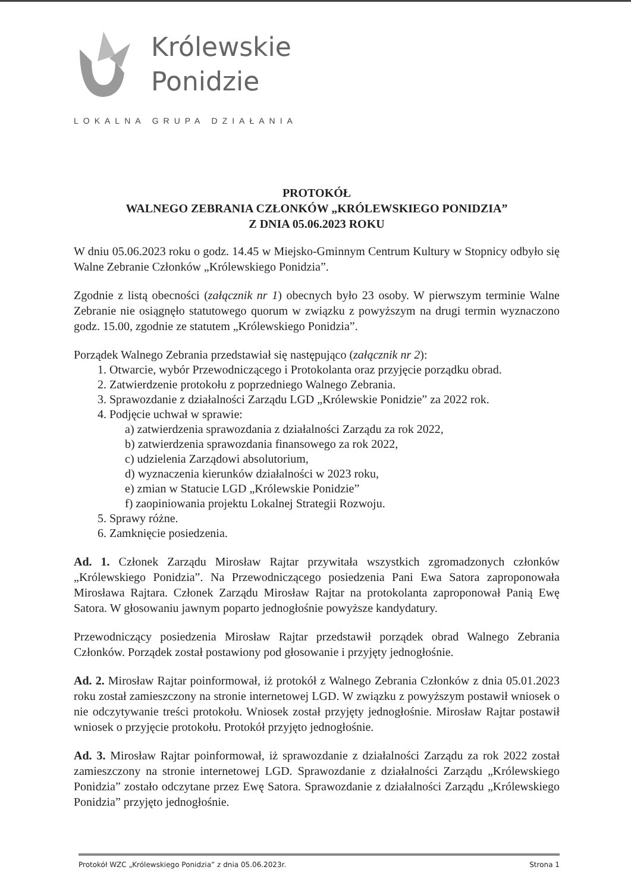Królewskie
Ponidzie
LOKALNA GRUPA DZIAŁANIA
PROTOKÓŁ
WALNEGO ZEBRANIA CZŁONKÓW „KRÓLEWSKIEGO PONIDZIA”
Z DNIA 05.06.2023 ROKU
W dniu 05.06.2023 roku o godz. 14.45 w Miejsko-Gminnym Centrum Kultury w Stopnicy odbyło się Walne Zebranie Członków „Królewskiego Ponidzia”.
Zgodnie z listą obecności (załącznik nr 1) obecnych było 23 osoby. W pierwszym terminie Walne Zebranie nie osiągnęło statutowego quorum w związku z powyższym na drugi termin wyznaczono godz. 15.00, zgodnie ze statutem „Królewskiego Ponidzia”.
Porządek Walnego Zebrania przedstawiał się następująco (załącznik nr 2):
1. Otwarcie, wybór Przewodniczącego i Protokolanta oraz przyjęcie porządku obrad.
2. Zatwierdzenie protokołu z poprzedniego Walnego Zebrania.
3. Sprawozdanie z działalności Zarządu LGD „Królewskie Ponidzie” za 2022 rok.
4. Podjęcie uchwał w sprawie:
a) zatwierdzenia sprawozdania z działalności Zarządu za rok 2022,
b) zatwierdzenia sprawozdania finansowego za rok 2022,
c) udzielenia Zarządowi absolutorium,
d) wyznaczenia kierunków działalności w 2023 roku,
e) zmian w Statucie LGD „Królewskie Ponidzie”
f) zaopiniowania projektu Lokalnej Strategii Rozwoju.
5. Sprawy różne.
6. Zamknięcie posiedzenia.
Ad. 1. Członek Zarządu Mirosław Rajtar przywitała wszystkich zgromadzonych członków „Królewskiego Ponidzia”. Na Przewodniczącego posiedzenia Pani Ewa Satora zaproponowała Mirosława Rajtara. Członek Zarządu Mirosław Rajtar na protokolanta zaproponował Panią Ewę Satora. W głosowaniu jawnym poparto jednogłośnie powyższe kandydatury.
Przewodniczący posiedzenia Mirosław Rajtar przedstawił porządek obrad Walnego Zebrania Członków. Porządek został postawiony pod głosowanie i przyjęty jednogłośnie.
Ad. 2. Mirosław Rajtar poinformował, iż protokół z Walnego Zebrania Członków z dnia 05.01.2023 roku został zamieszczony na stronie internetowej LGD. W związku z powyższym postawił wniosek o nie odczytywanie treści protokołu. Wniosek został przyjęty jednogłośnie. Mirosław Rajtar postawił wniosek o przyjęcie protokołu. Protokół przyjęto jednogłośnie.
Ad. 3. Mirosław Rajtar poinformował, iż sprawozdanie z działalności Zarządu za rok 2022 został zamieszczony na stronie internetowej LGD. Sprawozdanie z działalności Zarządu „Królewskiego Ponidzia” zostało odczytane przez Ewę Satora. Sprawozdanie z działalności Zarządu „Królewskiego Ponidzia” przyjęto jednogłośnie.
Protokół WZC „Królewskiego Ponidzia” z dnia 05.06.2023r. Strona 1